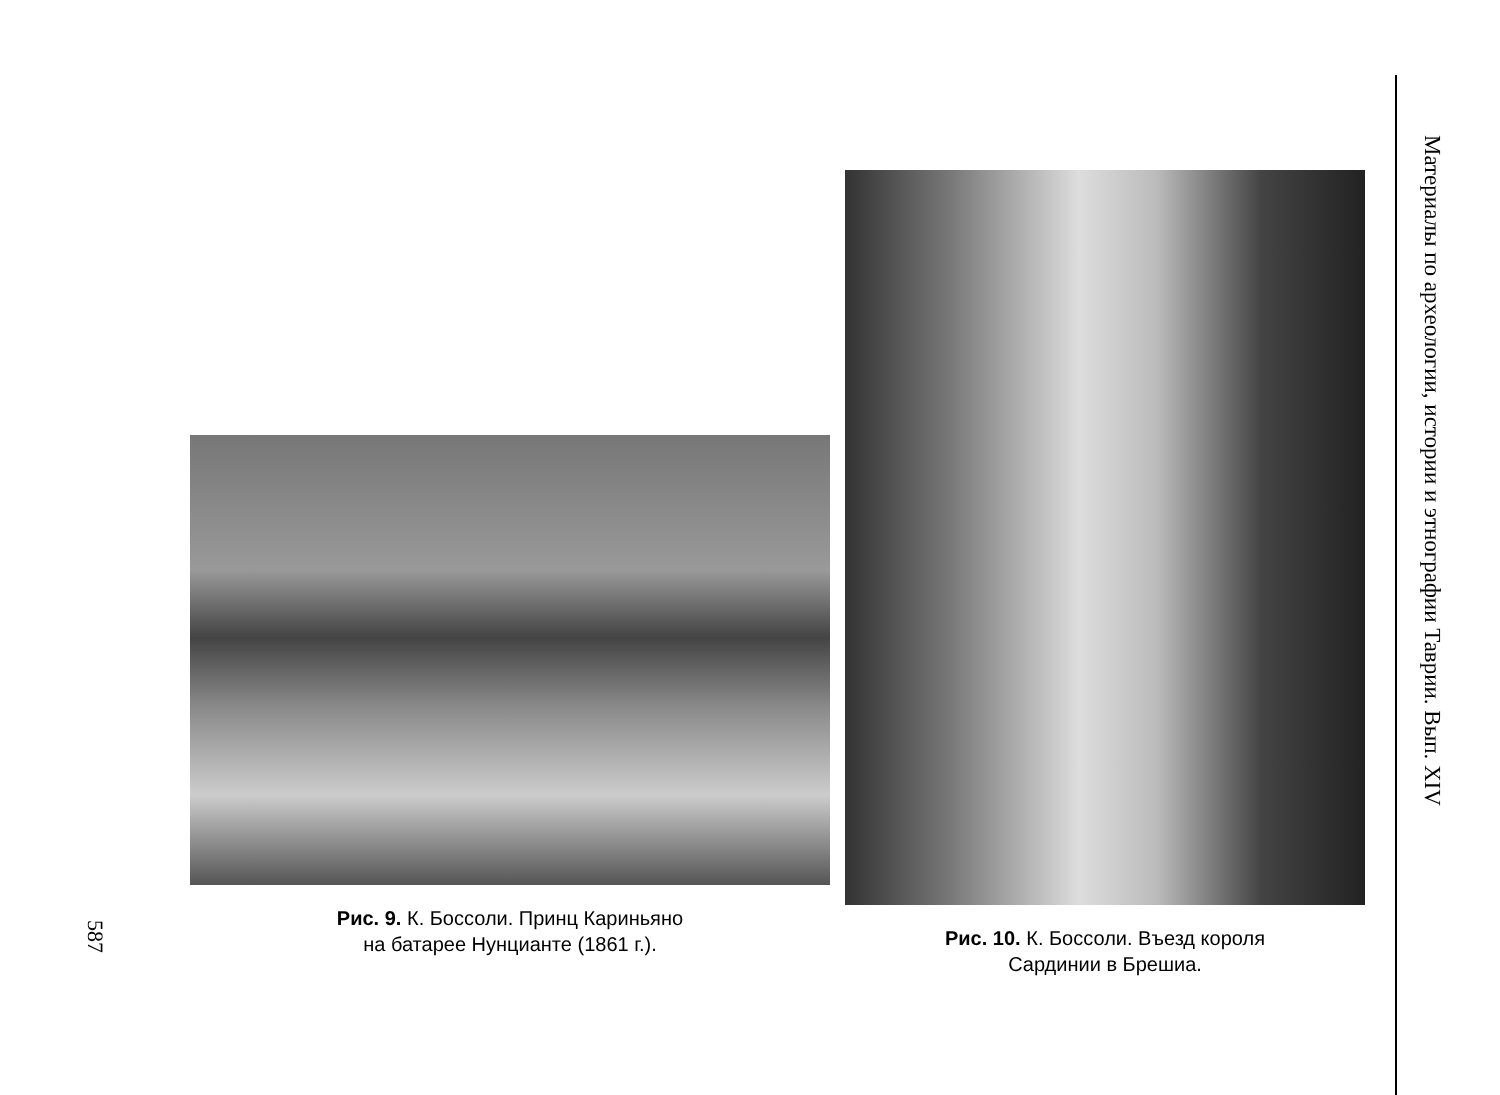587
Рис. 9. К. Боссоли. Принц Кариньяно
на батарее Нунцианте (1861 г.).
Рис. 10. К. Боссоли. Въезд короля
Сардинии в Брешиа.
Материалы по археологии, истории и этнографии Таврии. Вып. XIV